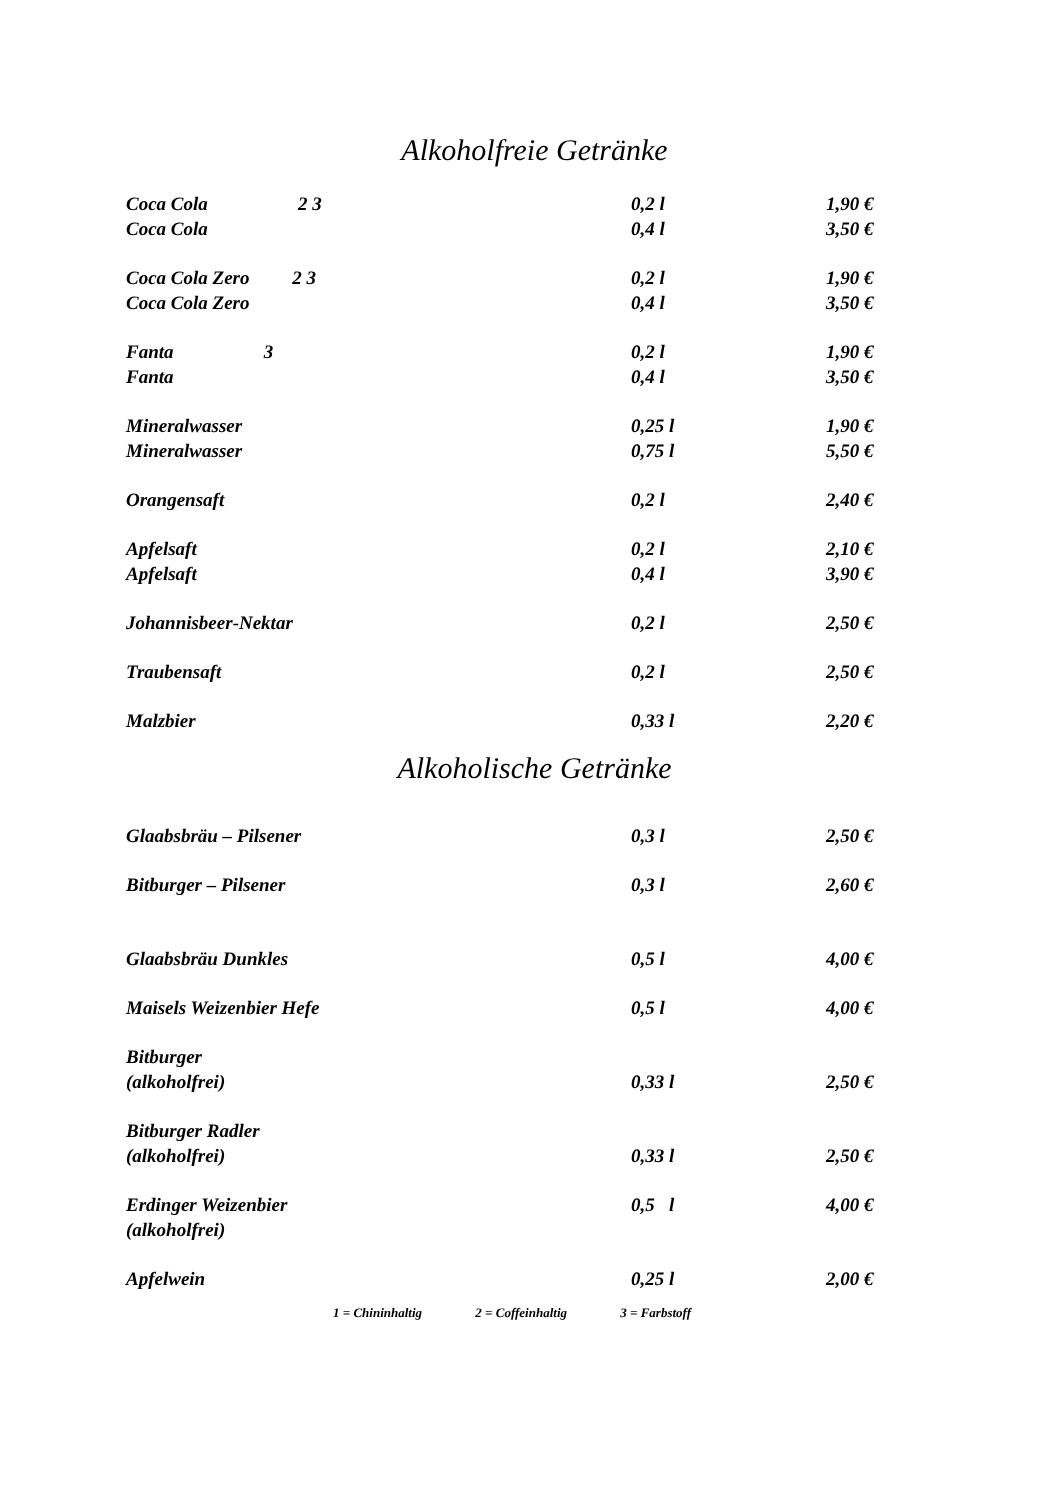Alkoholfreie Getränke
| Coca Cola 2 3 | 0,2 l | 1,90 € |
| Coca Cola | 0,4 l | 3,50 € |
| Coca Cola Zero 2 3 | 0,2 l | 1,90 € |
| Coca Cola Zero | 0,4 l | 3,50 € |
| Fanta 3 | 0,2 l | 1,90 € |
| Fanta | 0,4 l | 3,50 € |
| Mineralwasser | 0,25 l | 1,90 € |
| Mineralwasser | 0,75 l | 5,50 € |
| Orangensaft | 0,2 l | 2,40 € |
| Apfelsaft | 0,2 l | 2,10 € |
| Apfelsaft | 0,4 l | 3,90 € |
| Johannisbeer-Nektar | 0,2 l | 2,50 € |
| Traubensaft | 0,2 l | 2,50 € |
| Malzbier | 0,33 l | 2,20 € |
Alkoholische Getränke
| Glaabsbräu – Pilsener | 0,3 l | 2,50 € |
| Bitburger – Pilsener | 0,3 l | 2,60 € |
| Glaabsbräu Dunkles | 0,5 l | 4,00 € |
| Maisels Weizenbier Hefe | 0,5 l | 4,00 € |
| Bitburger (alkoholfrei) | 0,33 l | 2,50 € |
| Bitburger Radler (alkoholfrei) | 0,33 l | 2,50 € |
| Erdinger Weizenbier (alkoholfrei) | 0,5 l | 4,00 € |
| Apfelwein | 0,25 l | 2,00 € |
1 = Chininhaltig 2 = Coffeinhaltig 3 = Farbstoff